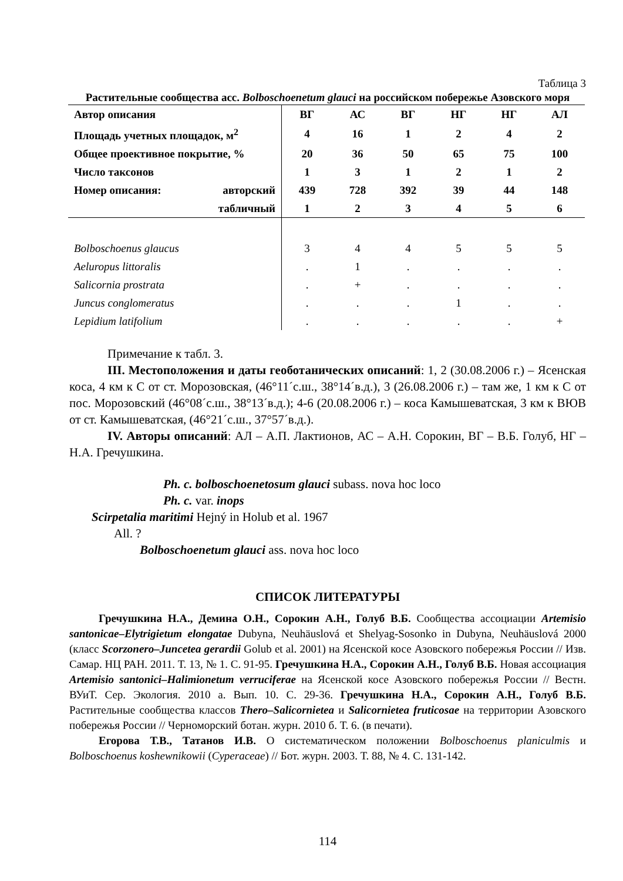Таблица 3
Растительные сообщества асс. Bolboschoenetum glauci на российском побережье Азовского моря
| Автор описания | | ВГ | АС | ВГ | НГ | НГ | АЛ |
| Площадь учетных площадок, м<sup>2</sup> | | 4 | 16 | 1 | 2 | 4 | 2 |
| Общее проективное покрытие, % | | 20 | 36 | 50 | 65 | 75 | 100 |
| Число таксонов | | 1 | 3 | 1 | 2 | 1 | 2 |
| Номер описания: | авторский | 439 | 728 | 392 | 39 | 44 | 148 |
| | табличный | 1 | 2 | 3 | 4 | 5 | 6 |
| Bolboschoenus glaucus | | 3 | 4 | 4 | 5 | 5 | 5 |
| Aeluropus littoralis | | . | 1 | . | . | . | . |
| Salicornia prostrata | | . | + | . | . | . | . |
| Juncus conglomeratus | | . | . | . | 1 | . | . |
| Lepidium latifolium | | . | . | . | . | . | + |
Примечание к табл. 3.
III. Местоположения и даты геоботанических описаний: 1, 2 (30.08.2006 г.) – Ясенская коса, 4 км к С от ст. Морозовская, (46°11´с.ш., 38°14´в.д.), 3 (26.08.2006 г.) – там же, 1 км к С от пос. Морозовский (46°08´с.ш., 38°13´в.д.); 4-6 (20.08.2006 г.) – коса Камышеватская, 3 км к ВЮВ от ст. Камышеватская, (46°21´с.ш., 37°57´в.д.).
IV. Авторы описаний: АЛ – А.П. Лактионов, АС – А.Н. Сорокин, ВГ – В.Б. Голуб, НГ – Н.А. Гречушкина.
Ph. c. bolboschoenetosum glauci subass. nova hoc loco
Ph. c. var. inops
Scirpetalia maritimi Hejný in Holub et al. 1967
All. ?
Bolboschoenetum glauci ass. nova hoc loco
СПИСОК ЛИТЕРАТУРЫ
Гречушкина Н.А., Демина О.Н., Сорокин А.Н., Голуб В.Б. Сообщества ассоциации Artemisio santonicae–Elytrigietum elongatae Dubyna, Neuhäuslová et Shelyag-Sosonko in Dubyna, Neuhäuslová 2000 (класс Scorzonero–Juncetea gerardii Golub et al. 2001) на Ясенской косе Азовского побережья России // Изв. Самар. НЦ РАН. 2011. Т. 13, № 1. С. 91-95. Гречушкина Н.А., Сорокин А.Н., Голуб В.Б. Новая ассоциация Artemisio santonici–Halimionetum verruciferae на Ясенской косе Азовского побережья России // Вестн. ВУиТ. Сер. Экология. 2010 а. Вып. 10. С. 29-36. Гречушкина Н.А., Сорокин А.Н., Голуб В.Б. Растительные сообщества классов Thero–Salicornietea и Salicornietea fruticosae на территории Азовского побережья России // Черноморский ботан. журн. 2010 б. Т. 6. (в печати).
Егорова Т.В., Татанов И.В. О систематическом положении Bolboschoenus planiculmis и Bolboschoenus koshewnikowii (Cyperaceae) // Бот. журн. 2003. Т. 88, № 4. С. 131-142.
114